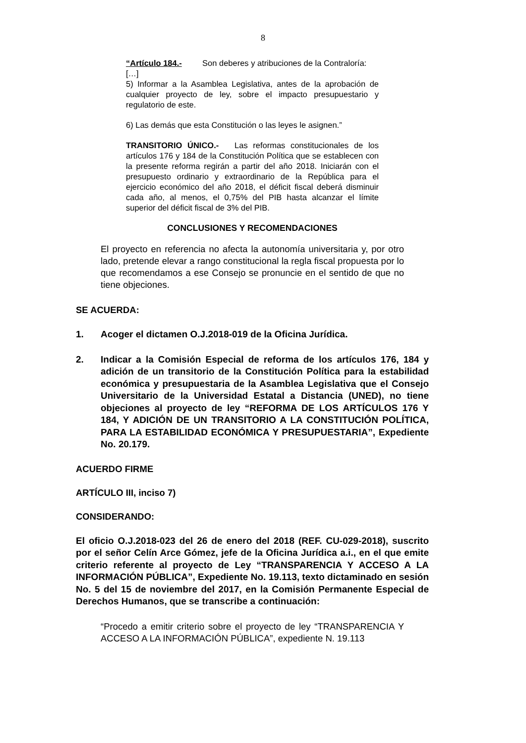8
“Artículo 184.- Son deberes y atribuciones de la Contraloría:
[…]
5) Informar a la Asamblea Legislativa, antes de la aprobación de cualquier proyecto de ley, sobre el impacto presupuestario y regulatorio de este.
6) Las demás que esta Constitución o las leyes le asignen.”
TRANSITORIO ÚNICO.- Las reformas constitucionales de los artículos 176 y 184 de la Constitución Política que se establecen con la presente reforma regirán a partir del año 2018. Iniciarán con el presupuesto ordinario y extraordinario de la República para el ejercicio económico del año 2018, el déficit fiscal deberá disminuir cada año, al menos, el 0,75% del PIB hasta alcanzar el límite superior del déficit fiscal de 3% del PIB.
CONCLUSIONES Y RECOMENDACIONES
El proyecto en referencia no afecta la autonomía universitaria y, por otro lado, pretende elevar a rango constitucional la regla fiscal propuesta por lo que recomendamos a ese Consejo se pronuncie en el sentido de que no tiene objeciones.
SE ACUERDA:
1. Acoger el dictamen O.J.2018-019 de la Oficina Jurídica.
2. Indicar a la Comisión Especial de reforma de los artículos 176, 184 y adición de un transitorio de la Constitución Política para la estabilidad económica y presupuestaria de la Asamblea Legislativa que el Consejo Universitario de la Universidad Estatal a Distancia (UNED), no tiene objeciones al proyecto de ley “REFORMA DE LOS ARTÍCULOS 176 Y 184, Y ADICIÓN DE UN TRANSITORIO A LA CONSTITUCIÓN POLÍTICA, PARA LA ESTABILIDAD ECONÓMICA Y PRESUPUESTARIA”, Expediente No. 20.179.
ACUERDO FIRME
ARTÍCULO III, inciso 7)
CONSIDERANDO:
El oficio O.J.2018-023 del 26 de enero del 2018 (REF. CU-029-2018), suscrito por el señor Celín Arce Gómez, jefe de la Oficina Jurídica a.i., en el que emite criterio referente al proyecto de Ley “TRANSPARENCIA Y ACCESO A LA INFORMACIÓN PÚBLICA”, Expediente No. 19.113, texto dictaminado en sesión No. 5 del 15 de noviembre del 2017, en la Comisión Permanente Especial de Derechos Humanos, que se transcribe a continuación:
“Procedo a emitir criterio sobre el proyecto de ley “TRANSPARENCIA Y ACCESO A LA INFORMACIÓN PÚBLICA”, expediente N. 19.113